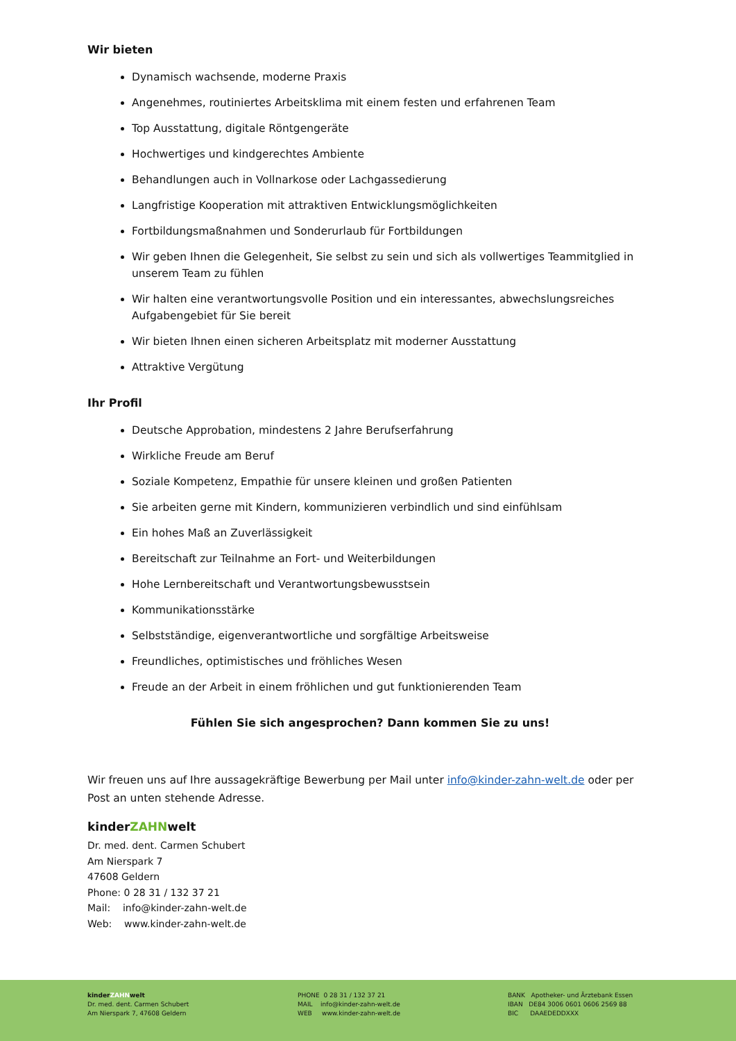Wir bieten
Dynamisch wachsende, moderne Praxis
Angenehmes, routiniertes Arbeitsklima mit einem festen und erfahrenen Team
Top Ausstattung, digitale Röntgengeräte
Hochwertiges und kindgerechtes Ambiente
Behandlungen auch in Vollnarkose oder Lachgassedierung
Langfristige Kooperation mit attraktiven Entwicklungsmöglichkeiten
Fortbildungsmaßnahmen und Sonderurlaub für Fortbildungen
Wir geben Ihnen die Gelegenheit, Sie selbst zu sein und sich als vollwertiges Teammitglied in unserem Team zu fühlen
Wir halten eine verantwortungsvolle Position und ein interessantes, abwechslungsreiches Aufgabengebiet für Sie bereit
Wir bieten Ihnen einen sicheren Arbeitsplatz mit moderner Ausstattung
Attraktive Vergütung
Ihr Profil
Deutsche Approbation, mindestens 2 Jahre Berufserfahrung
Wirkliche Freude am Beruf
Soziale Kompetenz, Empathie für unsere kleinen und großen Patienten
Sie arbeiten gerne mit Kindern, kommunizieren verbindlich und sind einfühlsam
Ein hohes Maß an Zuverlässigkeit
Bereitschaft zur Teilnahme an Fort- und Weiterbildungen
Hohe Lernbereitschaft und Verantwortungsbewusstsein
Kommunikationsstärke
Selbstständige, eigenverantwortliche und sorgfältige Arbeitsweise
Freundliches, optimistisches und fröhliches Wesen
Freude an der Arbeit in einem fröhlichen und gut funktionierenden Team
Fühlen Sie sich angesprochen? Dann kommen Sie zu uns!
Wir freuen uns auf Ihre aussagekräftige Bewerbung per Mail unter info@kinder-zahn-welt.de oder per Post an unten stehende Adresse.
kinderZAHNwelt
Dr. med. dent. Carmen Schubert
Am Nierspark 7
47608 Geldern
Phone: 0 28 31 / 132 37 21
Mail: info@kinder-zahn-welt.de
Web: www.kinder-zahn-welt.de
kinderZAHNwelt
Dr. med. dent. Carmen Schubert
Am Nierspark 7, 47608 Geldern
PHONE 0 28 31 / 132 37 21
MAIL info@kinder-zahn-welt.de
WEB www.kinder-zahn-welt.de
BANK Apotheker- und Ärztebank Essen
IBAN DE84 3006 0601 0606 2569 88
BIC DAAEDEDDXXX